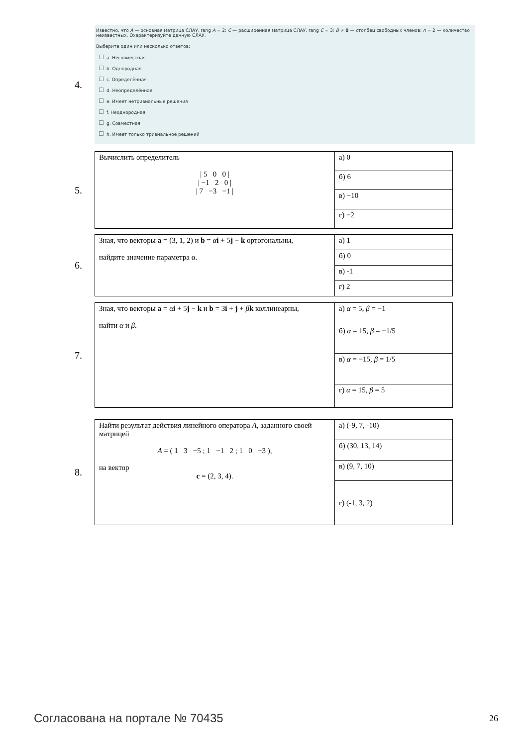4.
Известно, что A — основная матрица СЛАУ, rang A = 2; C — расширенная матрица СЛАУ, rang C = 3; B ≠ 0 — столбец свободных членов; n = 2 — количество неизвестных. Охарактеризуйте данную СЛАУ.
Выберите один или несколько ответов:
a. Несовместная
b. Однородная
c. Определённая
d. Неопределённая
e. Имеет нетривиальные решения
f. Неоднородная
g. Совместная
h. Имеет только тривиальное решений
5.
| Вычислить определитель / 5 0 0 / / −1 2 0 / / 7 −3 −1 / | а) 0 |
| | б) 6 |
| | в) −10 |
| | г) −2 |
6.
| Зная, что векторы a = (3, 1, 2) и b = α i + 5 j − k ортогональны, найдите значение параметра α. | а) 1 |
| | б) 0 |
| | в) -1 |
| | г) 2 |
7.
| Зная, что векторы a = α i + 5 j − k и b = 3 i + j + β k коллинеарны, найти α и β . | а) α = 5, β = −1 |
| | б) α = 15, β = −1/5 |
| | в) α = −15, β = 1/5 |
| | г) α = 15, β = 5 |
8.
| Найти результат действия линейного оператора A , заданного своей матрицей A = ( 1 3 −5 ; 1 −1 2 ; 1 0 −3 ), на вектор c = (2, 3, 4). | а) (-9, 7, -10) |
| | б) (30, 13, 14) |
| | в) (9, 7, 10) |
| | г) (-1, 3, 2) |
Согласована на портале № 70435 26